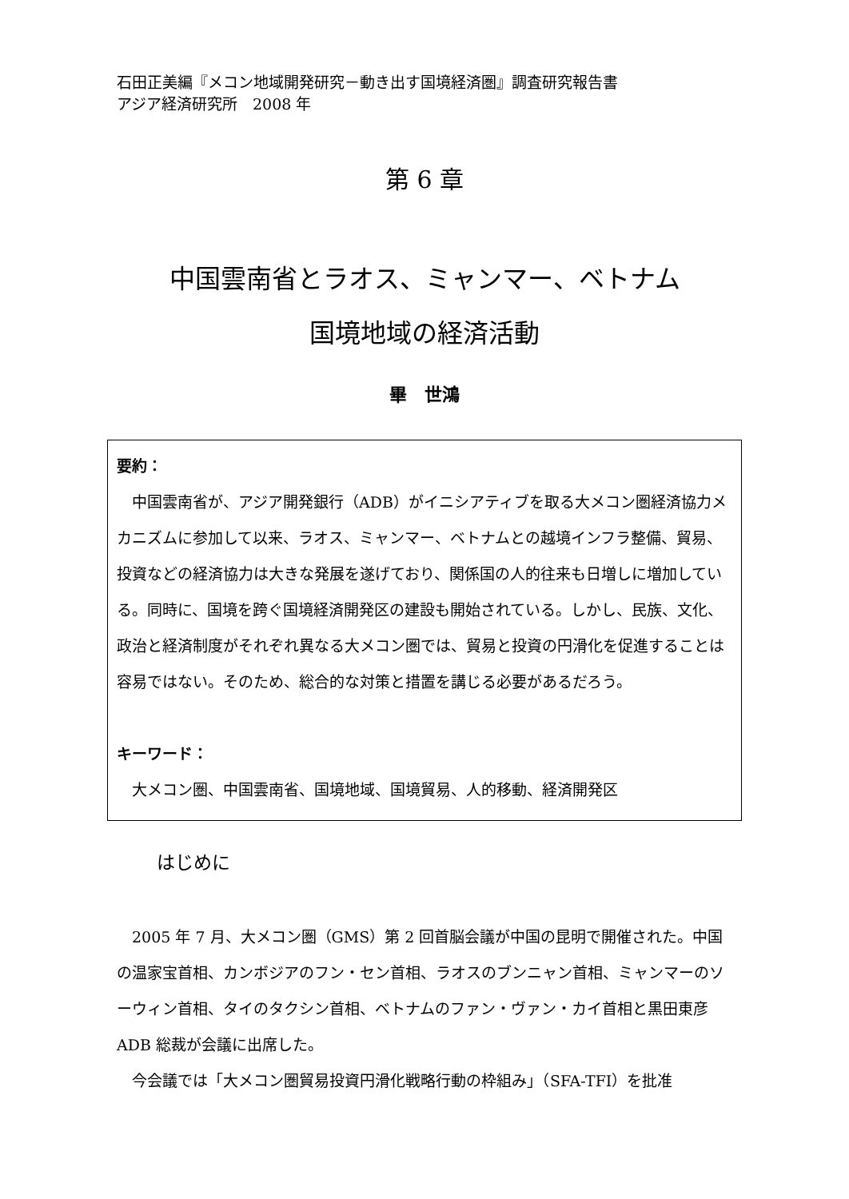石田正美編『メコン地域開発研究－動き出す国境経済圏』調査研究報告書
アジア経済研究所　2008 年
第 6 章
中国雲南省とラオス、ミャンマー、ベトナム
国境地域の経済活動
畢　世鴻
要約：
　中国雲南省が、アジア開発銀行（ADB）がイニシアティブを取る大メコン圏経済協力メカニズムに参加して以来、ラオス、ミャンマー、ベトナムとの越境インフラ整備、貿易、投資などの経済協力は大きな発展を遂げており、関係国の人的往来も日増しに増加している。同時に、国境を跨ぐ国境経済開発区の建設も開始されている。しかし、民族、文化、政治と経済制度がそれぞれ異なる大メコン圏では、貿易と投資の円滑化を促進することは容易ではない。そのため、総合的な対策と措置を講じる必要があるだろう。
キーワード：
　大メコン圏、中国雲南省、国境地域、国境貿易、人的移動、経済開発区
はじめに
　2005 年 7 月、大メコン圏（GMS）第 2 回首脳会議が中国の昆明で開催された。中国の温家宝首相、カンボジアのフン・セン首相、ラオスのブンニャン首相、ミャンマーのソーウィン首相、タイのタクシン首相、ベトナムのファン・ヴァン・カイ首相と黒田東彦 ADB 総裁が会議に出席した。
　今会議では「大メコン圏貿易投資円滑化戦略行動の枠組み」（SFA-TFI）を批准